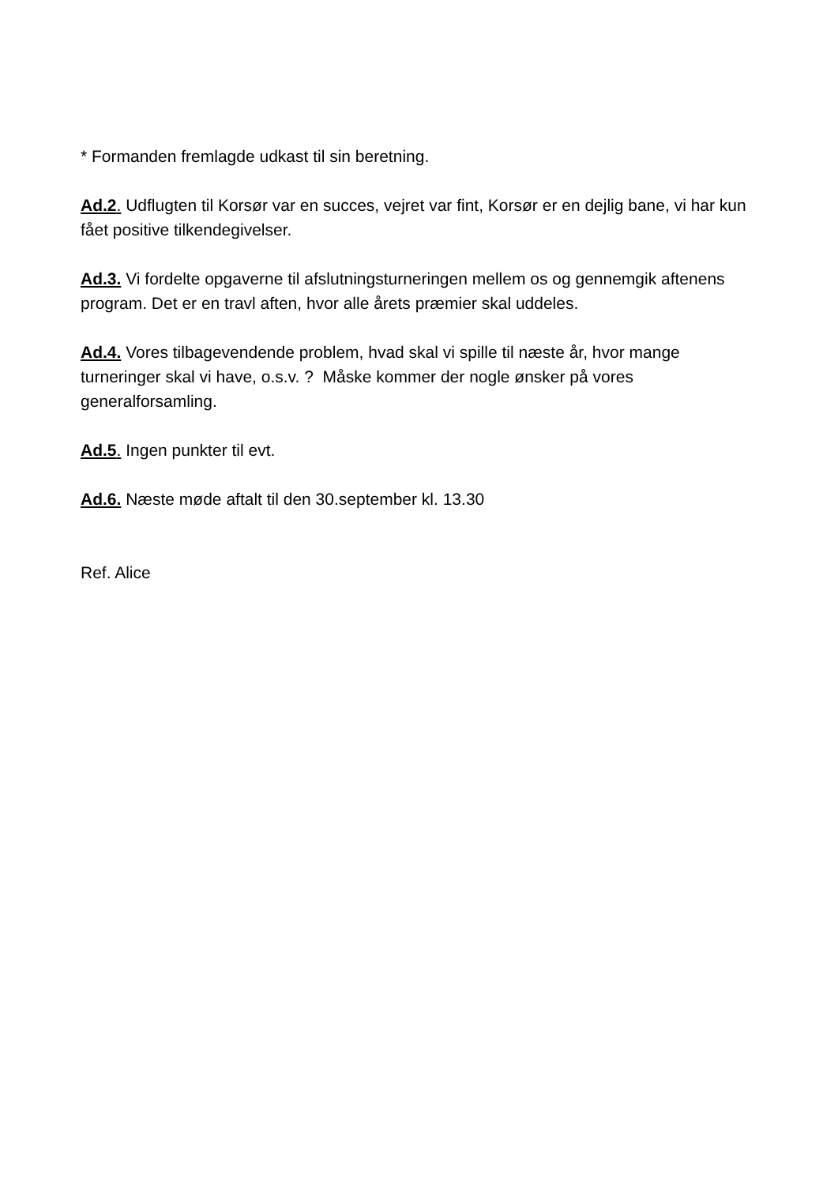* Formanden fremlagde udkast til sin beretning.
Ad.2. Udflugten til Korsør var en succes, vejret var fint, Korsør er en dejlig bane, vi har kun fået positive tilkendegivelser.
Ad.3. Vi fordelte opgaverne til afslutningsturneringen mellem os og gennemgik aftenens program. Det er en travl aften, hvor alle årets præmier skal uddeles.
Ad.4. Vores tilbagevendende problem, hvad skal vi spille til næste år, hvor mange turneringer skal vi have, o.s.v. ? Måske kommer der nogle ønsker på vores generalforsamling.
Ad.5. Ingen punkter til evt.
Ad.6. Næste møde aftalt til den 30.september kl. 13.30
Ref. Alice